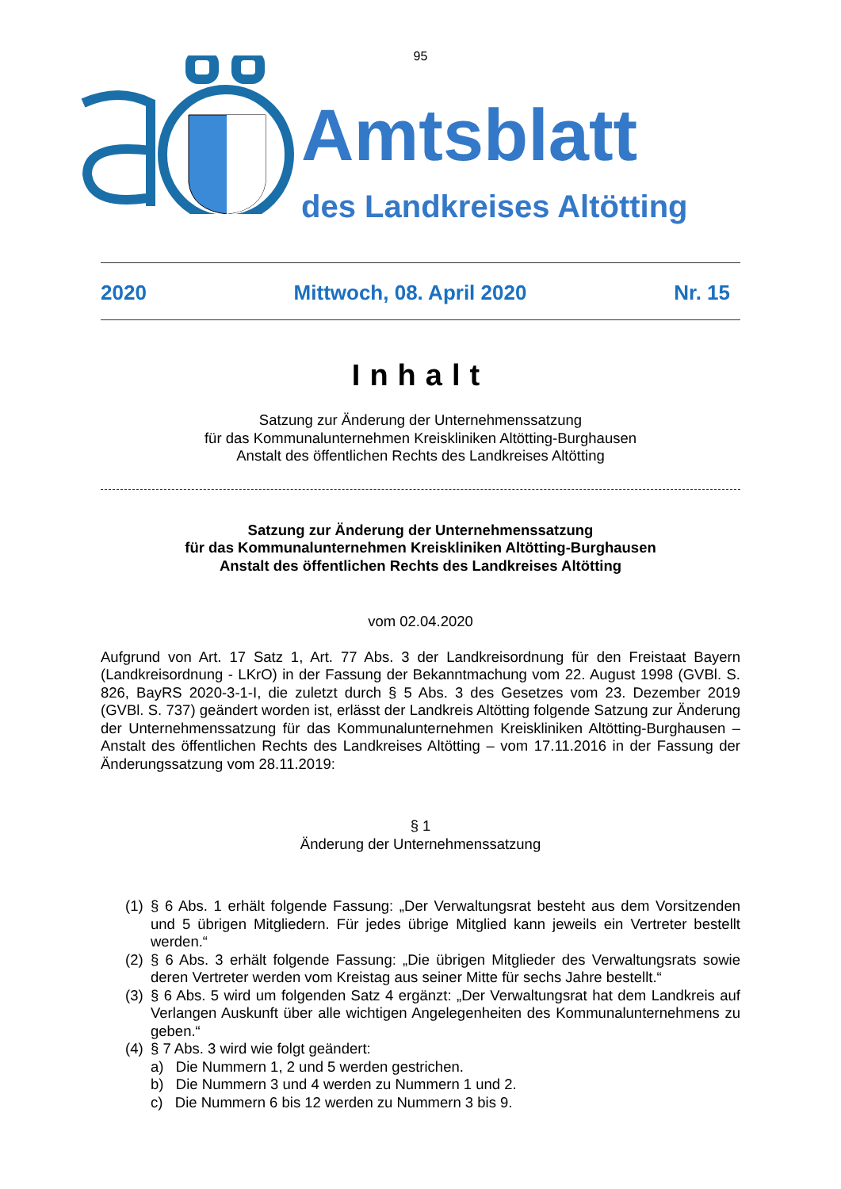95
Amtsblatt
des Landkreises Altötting
2020 Mittwoch, 08. April 2020 Nr. 15
Inhalt
Satzung zur Änderung der Unternehmenssatzung
für das Kommunalunternehmen Kreiskliniken Altötting-Burghausen
Anstalt des öffentlichen Rechts des Landkreises Altötting
Satzung zur Änderung der Unternehmenssatzung
für das Kommunalunternehmen Kreiskliniken Altötting-Burghausen
Anstalt des öffentlichen Rechts des Landkreises Altötting
vom 02.04.2020
Aufgrund von Art. 17 Satz 1, Art. 77 Abs. 3 der Landkreisordnung für den Freistaat Bayern (Landkreisordnung - LKrO) in der Fassung der Bekanntmachung vom 22. August 1998 (GVBl. S. 826, BayRS 2020-3-1-I, die zuletzt durch § 5 Abs. 3 des Gesetzes vom 23. Dezember 2019 (GVBl. S. 737) geändert worden ist, erlässt der Landkreis Altötting folgende Satzung zur Änderung der Unternehmenssatzung für das Kommunalunternehmen Kreiskliniken Altötting-Burghausen – Anstalt des öffentlichen Rechts des Landkreises Altötting – vom 17.11.2016 in der Fassung der Änderungssatzung vom 28.11.2019:
§ 1
Änderung der Unternehmenssatzung
(1) § 6 Abs. 1 erhält folgende Fassung: „Der Verwaltungsrat besteht aus dem Vorsitzenden und 5 übrigen Mitgliedern. Für jedes übrige Mitglied kann jeweils ein Vertreter bestellt werden.“
(2) § 6 Abs. 3 erhält folgende Fassung: „Die übrigen Mitglieder des Verwaltungsrats sowie deren Vertreter werden vom Kreistag aus seiner Mitte für sechs Jahre bestellt.“
(3) § 6 Abs. 5 wird um folgenden Satz 4 ergänzt: „Der Verwaltungsrat hat dem Landkreis auf Verlangen Auskunft über alle wichtigen Angelegenheiten des Kommunalunternehmens zu geben.“
(4) § 7 Abs. 3 wird wie folgt geändert:
a) Die Nummern 1, 2 und 5 werden gestrichen.
b) Die Nummern 3 und 4 werden zu Nummern 1 und 2.
c) Die Nummern 6 bis 12 werden zu Nummern 3 bis 9.